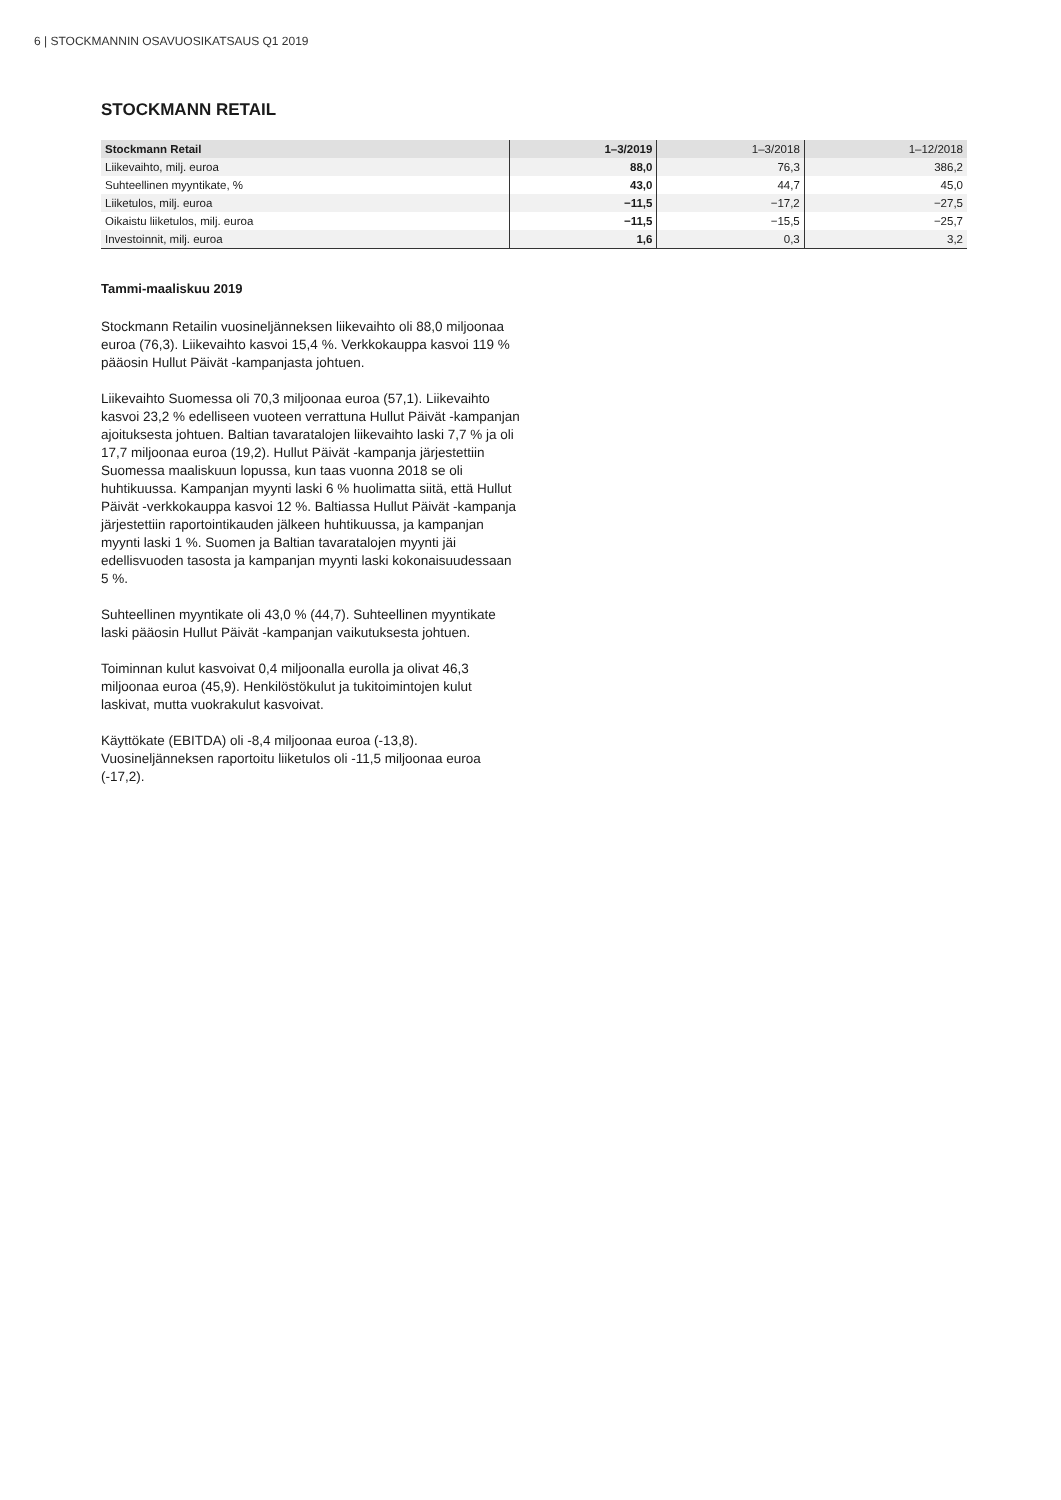6 | STOCKMANNIN OSAVUOSIKATSAUS Q1 2019
STOCKMANN RETAIL
| Stockmann Retail | 1–3/2019 | 1–3/2018 | 1–12/2018 |
| --- | --- | --- | --- |
| Liikevaihto, milj. euroa | 88,0 | 76,3 | 386,2 |
| Suhteellinen myyntikate, % | 43,0 | 44,7 | 45,0 |
| Liiketulos, milj. euroa | −11,5 | −17,2 | −27,5 |
| Oikaistu liiketulos, milj. euroa | −11,5 | −15,5 | −25,7 |
| Investoinnit, milj. euroa | 1,6 | 0,3 | 3,2 |
Tammi-maaliskuu 2019
Stockmann Retailin vuosineljänneksen liikevaihto oli 88,0 miljoonaa euroa (76,3). Liikevaihto kasvoi 15,4 %. Verkkokauppa kasvoi 119 % pääosin Hullut Päivät -kampanjasta johtuen.
Liikevaihto Suomessa oli 70,3 miljoonaa euroa (57,1). Liikevaihto kasvoi 23,2 % edelliseen vuoteen verrattuna Hullut Päivät -kampanjan ajoituksesta johtuen. Baltian tavaratalojen liikevaihto laski 7,7 % ja oli 17,7 miljoonaa euroa (19,2). Hullut Päivät -kampanja järjestettiin Suomessa maaliskuun lopussa, kun taas vuonna 2018 se oli huhtikuussa. Kampanjan myynti laski 6 % huolimatta siitä, että Hullut Päivät -verkkokauppa kasvoi 12 %. Baltiassa Hullut Päivät -kampanja järjestettiin raportointikauden jälkeen huhtikuussa, ja kampanjan myynti laski 1 %. Suomen ja Baltian tavaratalojen myynti jäi edellisvuoden tasosta ja kampanjan myynti laski kokonaisuudessaan 5 %.
Suhteellinen myyntikate oli 43,0 % (44,7). Suhteellinen myyntikate laski pääosin Hullut Päivät -kampanjan vaikutuksesta johtuen.
Toiminnan kulut kasvoivat 0,4 miljoonalla eurolla ja olivat 46,3 miljoonaa euroa (45,9). Henkilöstökulut ja tukitoimintojen kulut laskivat, mutta vuokrakulut kasvoivat.
Käyttökate (EBITDA) oli -8,4 miljoonaa euroa (-13,8). Vuosineljänneksen raportoitu liiketulos oli -11,5 miljoonaa euroa (-17,2).